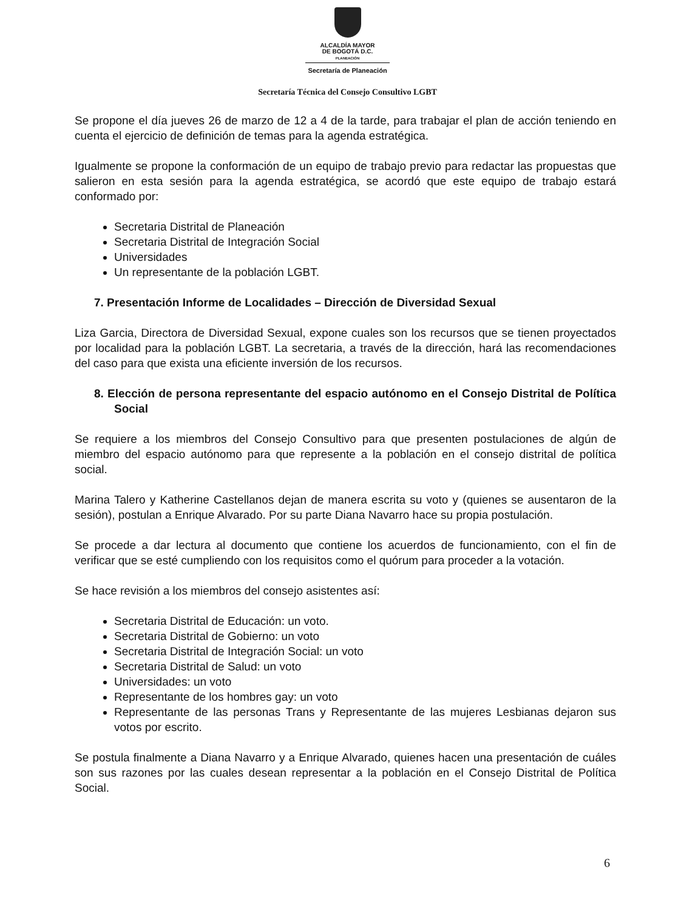ALCALDÍA MAYOR
DE BOGOTÁ D.C.
PLANEACIÓN
Secretaría de Planeación
Secretaría Técnica del Consejo Consultivo LGBT
Se propone el día jueves 26 de marzo de 12 a 4 de la tarde, para trabajar el plan de acción teniendo en cuenta el ejercicio de definición de temas para la agenda estratégica.
Igualmente se propone la conformación de un equipo de trabajo previo para redactar las propuestas que salieron en esta sesión para la agenda estratégica, se acordó que este equipo de trabajo estará conformado por:
Secretaria Distrital de Planeación
Secretaria Distrital de Integración Social
Universidades
Un representante de la población LGBT.
7. Presentación Informe de Localidades – Dirección de Diversidad Sexual
Liza Garcia, Directora de Diversidad Sexual, expone cuales son los recursos que se tienen proyectados por localidad para la población LGBT. La secretaria, a través de la dirección, hará las recomendaciones del caso para que exista una eficiente inversión de los recursos.
8. Elección de persona representante del espacio autónomo en el Consejo Distrital de Política Social
Se requiere a los miembros del Consejo Consultivo para que presenten postulaciones de algún de miembro del espacio autónomo para que represente a la población en el consejo distrital de política social.
Marina Talero y Katherine Castellanos dejan de manera escrita su voto y (quienes se ausentaron de la sesión), postulan a Enrique Alvarado. Por su parte Diana Navarro hace su propia postulación.
Se procede a dar lectura al documento que contiene los acuerdos de funcionamiento, con el fin de verificar que se esté cumpliendo con los requisitos como el quórum para proceder a la votación.
Se hace revisión a los miembros del consejo asistentes así:
Secretaria Distrital de Educación: un voto.
Secretaria Distrital de Gobierno: un voto
Secretaria Distrital de Integración Social: un voto
Secretaria Distrital de Salud: un voto
Universidades: un voto
Representante de los hombres gay: un voto
Representante de las personas Trans y Representante de las mujeres Lesbianas dejaron sus votos por escrito.
Se postula finalmente a Diana Navarro y a Enrique Alvarado, quienes hacen una presentación de cuáles son sus razones por las cuales desean representar a la población en el Consejo Distrital de Política Social.
6